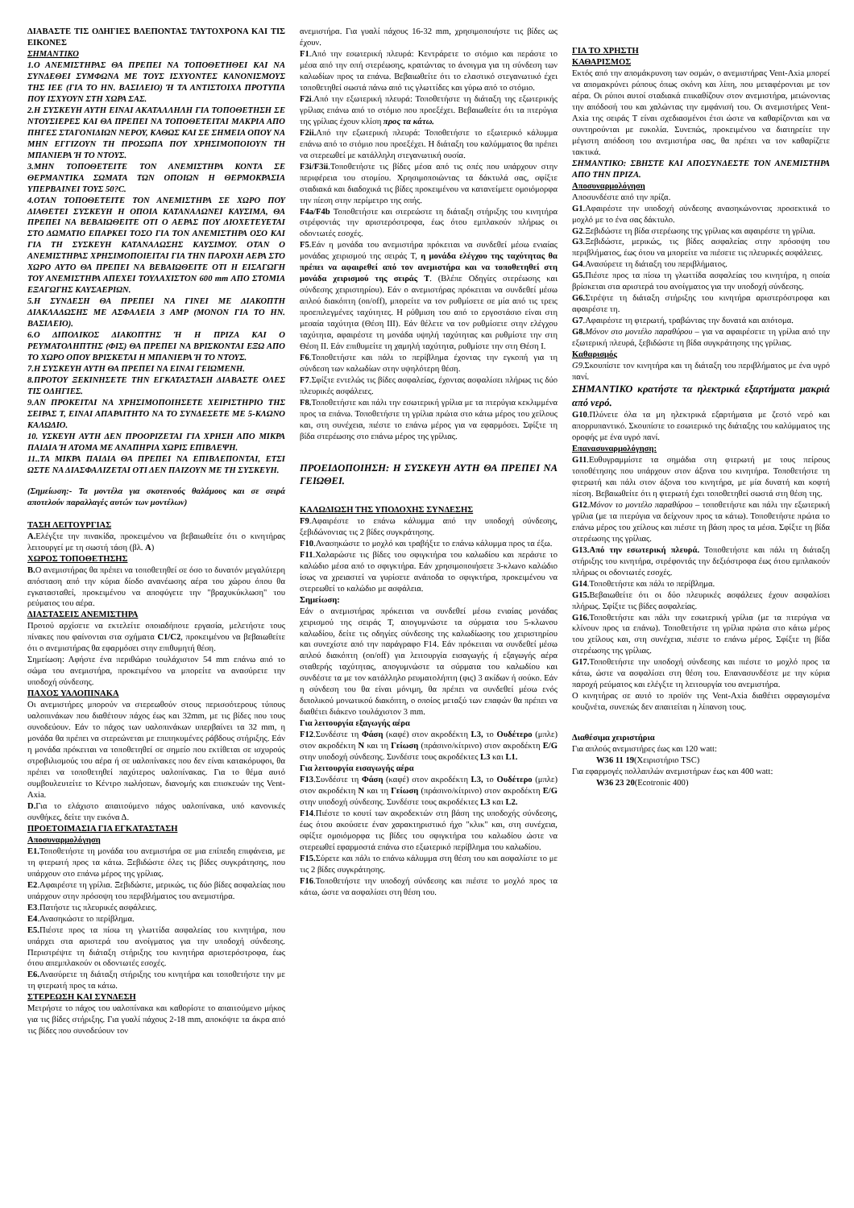ΔΙΑΒΑΣΤΕ ΤΙΣ ΟΔΗΓΙΕΣ ΒΛΕΠΟΝΤΑΣ ΤΑΥΤΟΧΡΟΝΑ ΚΑΙ ΤΙΣ ΕΙΚΟΝΕΣ
ΣΗΜΑΝΤΙΚΟ
1.Ο ΑΝΕΜΙΣΤΗΡΑΣ ΘΑ ΠΡΕΠΕΙ ΝΑ ΤΟΠΟΘΕΤΗΘΕΙ ΚΑΙ ΝΑ ΣΥΝΔΕΘΕΙ ΣΥΜΦΩΝΑ ΜΕ ΤΟΥΣ ΙΣΧΥΟΝΤΕΣ ΚΑΝΟΝΙΣΜΟΥΣ ΤΗΣ IEE (ΓΙΑ ΤΟ ΗΝ. ΒΑΣΙΛΕΙΟ) Ή ΤΑ ΑΝΤΙΣΤΟΙΧΑ ΠΡΟΤΥΠΑ ΠΟΥ ΙΣΧΥΟΥΝ ΣΤΗ ΧΩΡΑ ΣΑΣ.
2.Η ΣΥΣΚΕΥΗ ΑΥΤΗ ΕΙΝΑΙ ΑΚΑΤΑΛΛΗΛΗ ΓΙΑ ΤΟΠΟΘΕΤΗΣΗ ΣΕ ΝΤΟΥΣΙΕΡΕΣ ΚΑΙ ΘΑ ΠΡΕΠΕΙ ΝΑ ΤΟΠΟΘΕΤΕΙΤΑΙ ΜΑΚΡΙΑ ΑΠΟ ΠΗΓΕΣ ΣΤΑΓΟΝΙΔΙΩΝ ΝΕΡΟΥ, ΚΑΘΩΣ ΚΑΙ ΣΕ ΣΗΜΕΙΑ ΟΠΟΥ ΝΑ ΜΗΝ ΕΓΓΙΖΟΥΝ ΤΗ ΠΡΟΣΩΠΑ ΠΟΥ ΧΡΗΣΙΜΟΠΟΙΟΥΝ ΤΗ ΜΠΑΝΙΕΡΑ Ή ΤΟ ΝΤΟΥΣ.
3.ΜΗΝ ΤΟΠΟΘΕΤΕΙΤΕ ΤΟΝ ΑΝΕΜΙΣΤΗΡΑ ΚΟΝΤΑ ΣΕ ΘΕΡΜΑΝΤΙΚΑ ΣΩΜΑΤΑ ΤΩΝ ΟΠΟΙΩΝ Η ΘΕΡΜΟΚΡΑΣΙΑ ΥΠΕΡΒΑΙΝΕΙ ΤΟΥΣ 50?C.
4.ΟΤΑΝ ΤΟΠΟΘΕΤΕΙΤΕ ΤΟΝ ΑΝΕΜΙΣΤΗΡΑ ΣΕ ΧΩΡΟ ΠΟΥ ΔΙΑΘΕΤΕΙ ΣΥΣΚΕΥΗ Η ΟΠΟΙΑ ΚΑΤΑΝΑΛΩΝΕΙ ΚΑΥΣΙΜΑ, ΘΑ ΠΡΕΠΕΙ ΝΑ ΒΕΒΑΙΩΘΕΙΤΕ ΟΤΙ Ο ΑΕΡΑΣ ΠΟΥ ΔΙΟΧΕΤΕΥΕΤΑΙ ΣΤΟ ΔΩΜΑΤΙΟ ΕΠΑΡΚΕΙ ΤΟΣΟ ΓΙΑ ΤΟΝ ΑΝΕΜΙΣΤΗΡΑ ΟΣΟ ΚΑΙ ΓΙΑ ΤΗ ΣΥΣΚΕΥΗ ΚΑΤΑΝΑΛΩΣΗΣ ΚΑΥΣΙΜΟΥ. ΟΤΑΝ Ο ΑΝΕΜΙΣΤΗΡΑΣ ΧΡΗΣΙΜΟΠΟΙΕΙΤΑΙ ΓΙΑ ΤΗΝ ΠΑΡΟΧΗ ΑΕΡΑ ΣΤΟ ΧΩΡΟ ΑΥΤΟ ΘΑ ΠΡΕΠΕΙ ΝΑ ΒΕΒΑΙΩΘΕΙΤΕ ΟΤΙ Η ΕΙΣΑΓΩΓΗ ΤΟΥ ΑΝΕΜΙΣΤΗΡΑ ΑΠΕΧΕΙ ΤΟΥΛΑΧΙΣΤΟΝ 600 mm ΑΠΟ ΣΤΟΜΙΑ ΕΞΑΓΩΓΗΣ ΚΑΥΣΑΕΡΙΩΝ.
5.Η ΣΥΝΔΕΣΗ ΘΑ ΠΡΕΠΕΙ ΝΑ ΓΙΝΕΙ ΜΕ ΔΙΑΚΟΠΤΗ ΔΙΑΚΛΑΔΩΣΗΣ ΜΕ ΑΣΦΑΛΕΙΑ 3 AMP (ΜΟΝΟΝ ΓΙΑ ΤΟ ΗΝ. ΒΑΣΙΛΕΙΟ).
6.Ο ΔΙΠΟΛΙΚΟΣ ΔΙΑΚΟΠΤΗΣ Ή Η ΠΡΙΖΑ ΚΑΙ Ο ΡΕΥΜΑΤΟΛΗΠΤΗΣ (ΦΙΣ) ΘΑ ΠΡΕΠΕΙ ΝΑ ΒΡΙΣΚΟΝΤΑΙ ΕΞΩ ΑΠΟ ΤΟ ΧΩΡΟ ΟΠΟΥ ΒΡΙΣΚΕΤΑΙ Η ΜΠΑΝΙΕΡΑ Ή ΤΟ ΝΤΟΥΣ.
7.Η ΣΥΣΚΕΥΗ ΑΥΤΗ ΘΑ ΠΡΕΠΕΙ ΝΑ ΕΙΝΑΙ ΓΕΙΩΜΕΝΗ.
8.ΠΡΟΤΟΥ ΞΕΚΙΝΗΣΕΤΕ ΤΗΝ ΕΓΚΑΤΑΣΤΑΣΗ ΔΙΑΒΑΣΤΕ ΟΛΕΣ ΤΙΣ ΟΔΗΓΙΕΣ.
9.ΑΝ ΠΡΟΚΕΙΤΑΙ ΝΑ ΧΡΗΣΙΜΟΠΟΙΗΣΕΤΕ ΧΕΙΡΙΣΤΗΡΙΟ ΤΗΣ ΣΕΙΡΑΣ Τ, ΕΙΝΑΙ ΑΠΑΡΑΙΤΗΤΟ ΝΑ ΤΟ ΣΥΝΔΕΣΕΤΕ ΜΕ 5-ΚΛΩΝΟ ΚΑΛΩΔΙΟ.
10. ΥΣΚΕΥΗ ΑΥΤΗ ΔΕΝ ΠΡΟΟΡΙΖΕΤΑΙ ΓΙΑ ΧΡΗΣΗ ΑΠΟ ΜΙΚΡΑ ΠΑΙΔΙΑ Ή ΑΤΟΜΑ ΜΕ ΑΝΑΠΗΡΙΑ ΧΩΡΙΣ ΕΠΙΒΛΕΨΗ.
11..ΤΑ ΜΙΚΡΑ ΠΑΙΔΙΑ ΘΑ ΠΡΕΠΕΙ ΝΑ ΕΠΙΒΛΕΠΟΝΤΑΙ, ΕΤΣΙ ΩΣΤΕ ΝΑ ΔΙΑΣΦΑΛΙΖΕΤΑΙ ΟΤΙ ΔΕΝ ΠΑΙΖΟΥΝ ΜΕ ΤΗ ΣΥΣΚΕΥΗ.
(Σημείωση:- Τα μοντέλα για σκοτεινούς θαλάμους και σε σειρά αποτελούν παραλλαγές αυτών των μοντέλων)
ΤΑΣΗ ΛΕΙΤΟΥΡΓΙΑΣ
A. Ελέγξτε την πινακίδα, προκειμένου να βεβαιωθείτε ότι ο κινητήρας λειτουργεί με τη σωστή τάση (βλ. A)
ΧΩΡΟΣ ΤΟΠΟΘΕΤΗΣΗΣ
B. Ο ανεμιστήρας θα πρέπει να τοποθετηθεί σε όσο το δυνατόν μεγαλύτερη απόσταση από την κύρια δίοδο ανανέωσης αέρα του χώρου όπου θα εγκατασταθεί, προκειμένου να αποφύγετε την "βραχυκύκλωση" του ρεύματος του αέρα.
ΔΙΑΣΤΑΣΕΙΣ ΑΝΕΜΙΣΤΗΡΑ
Προτού αρχίσετε να εκτελείτε οποιαδήποτε εργασία, μελετήστε τους πίνακες που φαίνονται στα σχήματα C1/C2, προκειμένου να βεβαιωθείτε ότι ο ανεμιστήρας θα εφαρμόσει στην επιθυμητή θέση.
Σημείωση: Αφήστε ένα περιθώριο τουλάχιστον 54 mm επάνω από το σώμα του ανεμιστήρα, προκειμένου να μπορείτε να ανασύρετε την υποδοχή σύνδεσης.
ΠΑΧΟΣ ΥΑΛΟΠΙΝΑΚΑ
Οι ανεμιστήρες μπορούν να στερεωθούν στους περισσότερους τύπους υαλοπινάκων που διαθέτουν πάχος έως και 32mm, με τις βίδες που τους συνοδεύουν. Εάν το πάχος των υαλοπινάκων υπερβαίνει τα 32 mm, η μονάδα θα πρέπει να στερεώνεται με επιπηκυμένες ράβδους στήριξης. Εάν η μονάδα πρόκειται να τοποθετηθεί σε σημείο που εκτίθεται σε ισχυρούς στροβιλισμούς του αέρα ή σε υαλοπίνακες που δεν είναι κατακόρυφοι, θα πρέπει να τοποθετηθεί παχύτερος υαλοπίνακας. Για το θέμα αυτό συμβουλευτείτε το Κέντρο πωλήσεων, διανομής και επισκευών της Vent-Axia.
D. Για το ελάχιστο απαιτούμενο πάχος υαλοπίνακα, υπό κανονικές συνθήκες, δείτε την εικόνα Δ.
ΠΡΟΕΤΟΙΜΑΣΙΑ ΓΙΑ ΕΓΚΑΤΑΣΤΑΣΗ
Αποσυναρμολόγηση
E1. Τοποθετήστε τη μονάδα του ανεμιστήρα σε μια επίπεδη επιφάνεια, με τη φτερωτή προς τα κάτω. Ξεβιδώστε όλες τις βίδες συγκράτησης, που υπάρχουν στο επάνω μέρος της γρίλιας.
E2.Αφαιρέστε τη γρίλια. Ξεβιδώστε, μερικώς, τις δύο βίδες ασφαλείας που υπάρχουν στην πρόσοψη του περιβλήματος του ανεμιστήρα.
E3.Πατήστε τις πλευρικές ασφάλειες.
E4.Ανασηκώστε το περίβλημα.
E5. Πιέστε προς τα πίσω τη γλωττίδα ασφαλείας του κινητήρα, που υπάρχει στα αριστερά του ανοίγματος για την υποδοχή σύνδεσης. Περιστρέψτε τη διάταξη στήριξης του κινητήρα αριστερόστροφα, έως ότου απεμπλακούν οι οδοντωτές εσοχές.
E6. Ανασύρετε τη διάταξη στήριξης του κινητήρα και τοποθετήστε την με τη φτερωτή προς τα κάτω.
ΣΤΕΡΕΩΣΗ ΚΑΙ ΣΥΝΔΕΣΗ
Μετρήστε το πάχος του υαλοπίνακα και καθορίστε το απαιτούμενο μήκος για τις βίδες στήριξης. Για γυαλί πάχους 2-18 mm, αποκόψτε τα άκρα από τις βίδες που συνοδεύουν τον
ανεμιστήρα. Για γυαλί πάχους 16-32 mm, χρησιμοποιήστε τις βίδες ως έχουν.
F1.Από την εσωτερική πλευρά: Κεντράρετε το στόμιο και περάστε το μέσα από την οπή στερέωσης, κρατώντας το άνοιγμα για τη σύνδεση των καλωδίων προς τα επάνω. Βεβαιωθείτε ότι το ελαστικό στεγανωτικό έχει τοποθετηθεί σωστά πάνω από τις γλωττίδες και γύρω από το στόμιο.
F2i.Από την εξωτερική πλευρά: Τοποθετήστε τη διάταξη της εξωτερικής γρίλιας επάνω από το στόμιο που προεξέχει. Βεβαιωθείτε ότι τα πτερύγια της γρίλιας έχουν κλίση προς τα κάτω.
F2ii. Από την εξωτερική πλευρά: Τοποθετήστε το εξωτερικό κάλυμμα επάνω από το στόμιο που προεξέχει. Η διάταξη του καλύμματος θα πρέπει να στερεωθεί με κατάλληλη στεγανωτική ουσία.
F3i/F3ii.Τοποθετήστε τις βίδες μέσα από τις οπές που υπάρχουν στην περιφέρεια του στομίου. Χρησιμοποιώντας τα δάκτυλά σας, σφίξτε σταδιακά και διαδοχικά τις βίδες προκειμένου να κατανείμετε ομοιόμορφα την πίεση στην περίμετρο της οπής.
F4a/F4b Τοποθετήστε και στερεώστε τη διάταξη στήριξης του κινητήρα στρέφοντάς την αριστερόστροφα, έως ότου εμπλακούν πλήρως οι οδοντωτές εσοχές.
F5.Εάν η μονάδα του ανεμιστήρα πρόκειται να συνδεθεί μέσω ενιαίας μονάδας χειρισμού της σειράς T, η μονάδα ελέγχου της ταχύτητας θα πρέπει να αφαιρεθεί από τον ανεμιστήρα και να τοποθετηθεί στη μονάδα χειρισμού της σειράς T. (Βλέπε Οδηγίες στερέωσης και σύνδεσης χειριστηρίου). Εάν ο ανεμιστήρας πρόκειται να συνδεθεί μέσω απλού διακόπτη (on/off), μπορείτε να τον ρυθμίσετε σε μία από τις τρεις προεπιλεγμένες ταχύτητες. Η ρύθμιση του από το εργοστάσιο είναι στη μεσαία ταχύτητα (Θέση III). Εάν θέλετε να τον ρυθμίσετε στην ελέγχου ταχύτητα, αφαιρέστε τη μονάδα υψηλή ταχύτητας και ρυθμίστε την στη Θέση II. Εάν επιθυμείτε τη χαμηλή ταχύτητα, ρυθμίστε την στη Θέση I.
F6.Τοποθετήστε και πάλι το περίβλημα έχοντας την εγκοπή για τη σύνδεση των καλωδίων στην υψηλότερη θέση.
F7.Σφίξτε εντελώς τις βίδες ασφαλείας, έχοντας ασφαλίσει πλήρως τις δύο πλευρικές ασφάλειες.
F8. Τοποθετήστε και πάλι την εσωτερική γρίλια με τα πτερύγια κεκλιμμένα προς τα επάνω. Τοποθετήστε τη γρίλια πρώτα στο κάτω μέρος του χείλους και, στη συνέχεια, πιέστε το επάνω μέρος για να εφαρμόσει. Σφίξτε τη βίδα στερέωσης στο επάνω μέρος της γρίλιας.
ΠΡΟΕΙΔΟΠΟΙΗΣΗ: Η ΣΥΣΚΕΥΗ ΑΥΤΗ ΘΑ ΠΡΕΠΕΙ ΝΑ ΓΕΙΩΘΕΙ.
ΚΑΛΩΔΙΩΣΗ ΤΗΣ ΥΠΟΔΟΧΗΣ ΣΥΝΔΕΣΗΣ
F9.Αφαιρέστε το επάνω κάλυμμα από την υποδοχή σύνδεσης, ξεβιδώνοντας τις 2 βίδες συγκράτησης.
F10.Ανασηκώστε το μοχλό και τραβήξτε το επάνω κάλυμμα προς τα έξω.
F11.Χαλαρώστε τις βίδες του σφιγκτήρα του καλωδίου και περάστε το καλώδιο μέσα από το σφιγκτήρα. Εάν χρησιμοποιήσετε 3-κλωνο καλώδιο ίσως να χρειαστεί να γυρίσετε ανάποδα το σφιγκτήρα, προκειμένου να στερεωθεί το καλώδιο με ασφάλεια.
Σημείωση:
Εάν ο ανεμιστήρας πρόκειται να συνδεθεί μέσω ενιαίας μονάδας χειρισμού της σειράς T, απογυμνώστε τα σύρματα του 5-κλωνου καλωδίου, δείτε τις οδηγίες σύνδεσης της καλωδίωσης του χειριστηρίου και συνεχίστε από την παράγραφο F14. Εάν πρόκειται να συνδεθεί μέσω απλού διακόπτη (on/off) για λειτουργία εισαγωγής ή εξαγωγής αέρα σταθερής ταχύτητας, απογυμνώστε τα σύρματα του καλωδίου και συνδέστε τα με τον κατάλληλο ρευματολήπτη (φις) 3 ακίδων ή σούκο. Εάν η σύνδεση του θα είναι μόνιμη, θα πρέπει να συνδεθεί μέσω ενός διπολικού μονωτικού διακόπτη, ο οποίος μεταξύ των επαφών θα πρέπει να διαθέτει διάκενο τουλάχιστον 3 mm.
Για λειτουργία εξαγωγής αέρα
F12.Συνδέστε τη Φάση (καφέ) στον ακροδέκτη L3, το Ουδέτερο (μπλε) στον ακροδέκτη N και τη Γείωση (πράσινο/κίτρινο) στον ακροδέκτη E/G στην υποδοχή σύνδεσης. Συνδέστε τους ακροδέκτες L3 και L1.
Για λειτουργία εισαγωγής αέρα
F13.Συνδέστε τη Φάση (καφέ) στον ακροδέκτη L3, το Ουδέτερο (μπλε) στον ακροδέκτη N και τη Γείωση (πράσινο/κίτρινο) στον ακροδέκτη E/G στην υποδοχή σύνδεσης. Συνδέστε τους ακροδέκτες L3 και L2.
F14.Πιέστε το κουτί των ακροδεκτών στη βάση της υποδοχής σύνδεσης, έως ότου ακούσετε έναν χαρακτηριστικό ήχο "κλικ" και, στη συνέχεια, σφίξτε ομοιόμορφα τις βίδες του σφιγκτήρα του καλωδίου ώστε να στερεωθεί εφαρμοστά επάνω στο εξωτερικό περίβλημα του καλωδίου.
F15. Σύρετε και πάλι το επάνω κάλυμμα στη θέση του και ασφαλίστε το με τις 2 βίδες συγκράτησης.
F16.Τοποθετήστε την υποδοχή σύνδεσης και πιέστε το μοχλό προς τα κάτω, ώστε να ασφαλίσει στη θέση του.
ΓΙΑ ΤΟ ΧΡΗΣΤΗ
ΚΑΘΑΡΙΣΜΟΣ
Εκτός από την απομάκρυνση των οσμών, ο ανεμιστήρας Vent-Axia μπορεί να απομακρύνει ρύπους όπως σκόνη και λίπη, που μεταφέρονται με τον αέρα. Οι ρύποι αυτοί σταδιακά επικαθίζουν στον ανεμιστήρα, μειώνοντας την απόδοσή του και χαλώντας την εμφάνισή του. Οι ανεμιστήρες Vent-Axia της σειράς T είναι σχεδιασμένοι έτσι ώστε να καθαρίζονται και να συντηρούνται με ευκολία. Συνεπώς, προκειμένου να διατηρείτε την μέγιστη απόδοση του ανεμιστήρα σας, θα πρέπει να τον καθαρίζετε τακτικά.
ΣΗΜΑΝΤΙΚΟ: ΣΒΗΣΤΕ ΚΑΙ ΑΠΟΣΥΝΔΕΣΤΕ ΤΟΝ ΑΝΕΜΙΣΤΗΡΑ ΑΠΟ ΤΗΝ ΠΡΙΖΑ.
Αποσυναρμολόγηση
Αποσυνδέστε από την πρίζα.
G1.Αφαιρέστε την υποδοχή σύνδεσης ανασηκώνοντας προσεκτικά το μοχλό με το ένα σας δάκτυλο.
G2.Ξεβιδώστε τη βίδα στερέωσης της γρίλιας και αφαιρέστε τη γρίλια.
G3.Ξεβιδώστε, μερικώς, τις βίδες ασφαλείας στην πρόσοψη του περιβλήματος, έως ότου να μπορείτε να πιέσετε τις πλευρικές ασφάλειες.
G4.Ανασύρετε τη διάταξη του περιβλήματος.
G5. Πιέστε προς τα πίσω τη γλωττίδα ασφαλείας του κινητήρα, η οποία βρίσκεται στα αριστερά του ανοίγματος για την υποδοχή σύνδεσης.
G6. Στρέψτε τη διάταξη στήριξης του κινητήρα αριστερόστροφα και αφαιρέστε τη.
G7.Αφαιρέστε τη φτερωτή, τραβώντας την δυνατά και απότομα.
G8. Μόνον στο μοντέλο παραθύρου – για να αφαιρέσετε τη γρίλια από την εξωτερική πλευρά, ξεβιδώστε τη βίδα συγκράτησης της γρίλιας.
Καθαρισμός
G9.Σκουπίστε τον κινητήρα και τη διάταξη του περιβλήματος με ένα υγρό πανί.
ΣΗΜΑΝΤΙΚΟ κρατήστε τα ηλεκτρικά εξαρτήματα μακριά από νερό.
G10.Πλύνετε όλα τα μη ηλεκτρικά εξαρτήματα με ζεστό νερό και απορρυπαντικό. Σκουπίστε το εσωτερικό της διάταξης του καλύμματος της οροφής με ένα υγρό πανί.
Επανασυναρμολόγηση:
G11.Ευθυγραμμίστε τα σημάδια στη φτερωτή με τους πείρους τοποθέτησης που υπάρχουν στον άξονα του κινητήρα. Τοποθετήστε τη φτερωτή και πάλι στον άξονα του κινητήρα, με μία δυνατή και κοφτή πίεση. Βεβαιωθείτε ότι η φτερωτή έχει τοποθετηθεί σωστά στη θέση της.
G12.Μόνον το μοντέλο παραθύρου – τοποθετήστε και πάλι την εξωτερική γρίλια (με τα πτερύγια να δείχνουν προς τα κάτω). Τοποθετήστε πρώτα το επάνω μέρος του χείλους και πιέστε τη βάση προς τα μέσα. Σφίξτε τη βίδα στερέωσης της γρίλιας.
G13.Από την εσωτερική πλευρά. Τοποθετήστε και πάλι τη διάταξη στήριξης του κινητήρα, στρέφοντάς την δεξιόστροφα έως ότου εμπλακούν πλήρως οι οδοντωτές εσοχές.
G14.Τοποθετήστε και πάλι το περίβλημα.
G15. Βεβαιωθείτε ότι οι δύο πλευρικές ασφάλειες έχουν ασφαλίσει πλήρως. Σφίξτε τις βίδες ασφαλείας.
G16. Τοποθετήστε και πάλι την εσωτερική γρίλια (με τα πτερύγια να κλίνουν προς τα επάνω). Τοποθετήστε τη γρίλια πρώτα στο κάτω μέρος του χείλους και, στη συνέχεια, πιέστε το επάνω μέρος. Σφίξτε τη βίδα στερέωσης της γρίλιας.
G17. Τοποθετήστε την υποδοχή σύνδεσης και πιέστε το μοχλό προς τα κάτω, ώστε να ασφαλίσει στη θέση του. Επανασυνδέστε με την κύρια παροχή ρεύματος και ελέγξτε τη λειτουργία του ανεμιστήρα.
Ο κινητήρας σε αυτό το προϊόν της Vent-Axia διαθέτει σφραγισμένα κουζινέτα, συνεπώς δεν απαιτείται η λίπανση τους.
Διαθέσιμα χειριστήρια
Για απλούς ανεμιστήρες έως και 120 watt:
W36 11 19(Χειριστήριο TSC)
Για εφαρμογές πολλαπλών ανεμιστήρων έως και 400 watt:
W36 23 20(Ecotronic 400)